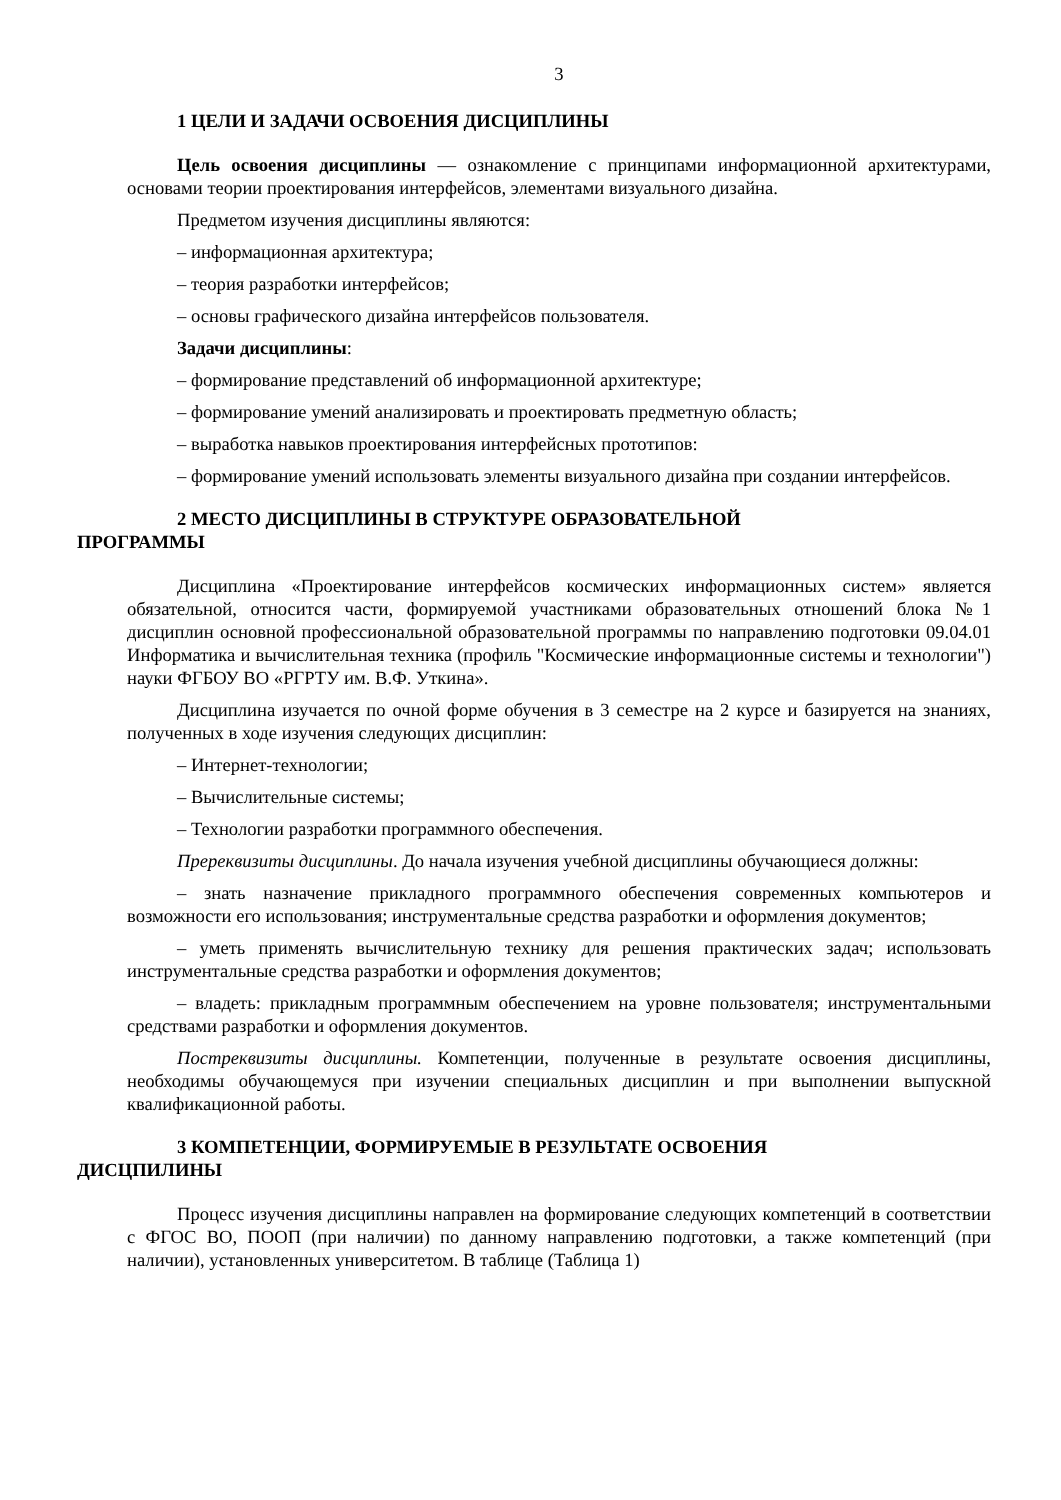3
1 ЦЕЛИ И ЗАДАЧИ ОСВОЕНИЯ ДИСЦИПЛИНЫ
Цель освоения дисциплины — ознакомление с принципами информационной архитектурами, основами теории проектирования интерфейсов, элементами визуального дизайна.
Предметом изучения дисциплины являются:
– информационная архитектура;
– теория разработки интерфейсов;
– основы графического дизайна интерфейсов пользователя.
Задачи дисциплины:
– формирование представлений об информационной архитектуре;
– формирование умений анализировать и проектировать предметную область;
– выработка навыков проектирования интерфейсных прототипов:
– формирование умений использовать элементы визуального дизайна при создании интерфейсов.
2 МЕСТО ДИСЦИПЛИНЫ В СТРУКТУРЕ ОБРАЗОВАТЕЛЬНОЙ
ПРОГРАММЫ
Дисциплина «Проектирование интерфейсов космических информационных систем» является обязательной, относится части, формируемой участниками образовательных отношений блока №1 дисциплин основной профессиональной образовательной программы по направлению подготовки 09.04.01 Информатика и вычислительная техника (профиль "Космические информационные системы и технологии") науки ФГБОУ ВО «РГРТУ им. В.Ф. Уткина».
Дисциплина изучается по очной форме обучения в 3 семестре на 2 курсе и базируется на знаниях, полученных в ходе изучения следующих дисциплин:
– Интернет-технологии;
– Вычислительные системы;
– Технологии разработки программного обеспечения.
Пререквизиты дисциплины. До начала изучения учебной дисциплины обучающиеся должны:
– знать назначение прикладного программного обеспечения современных компьютеров и возможности его использования; инструментальные средства разработки и оформления документов;
– уметь применять вычислительную технику для решения практических задач; использовать инструментальные средства разработки и оформления документов;
– владеть: прикладным программным обеспечением на уровне пользователя; инструментальными средствами разработки и оформления документов.
Постреквизиты дисциплины. Компетенции, полученные в результате освоения дисциплины, необходимы обучающемуся при изучении специальных дисциплин и при выполнении выпускной квалификационной работы.
3 КОМПЕТЕНЦИИ, ФОРМИРУЕМЫЕ В РЕЗУЛЬТАТЕ ОСВОЕНИЯ
ДИСЦПИЛИНЫ
Процесс изучения дисциплины направлен на формирование следующих компетенций в соответствии с ФГОС ВО, ПООП (при наличии) по данному направлению подготовки, а также компетенций (при наличии), установленных университетом. В таблице (Таблица 1)